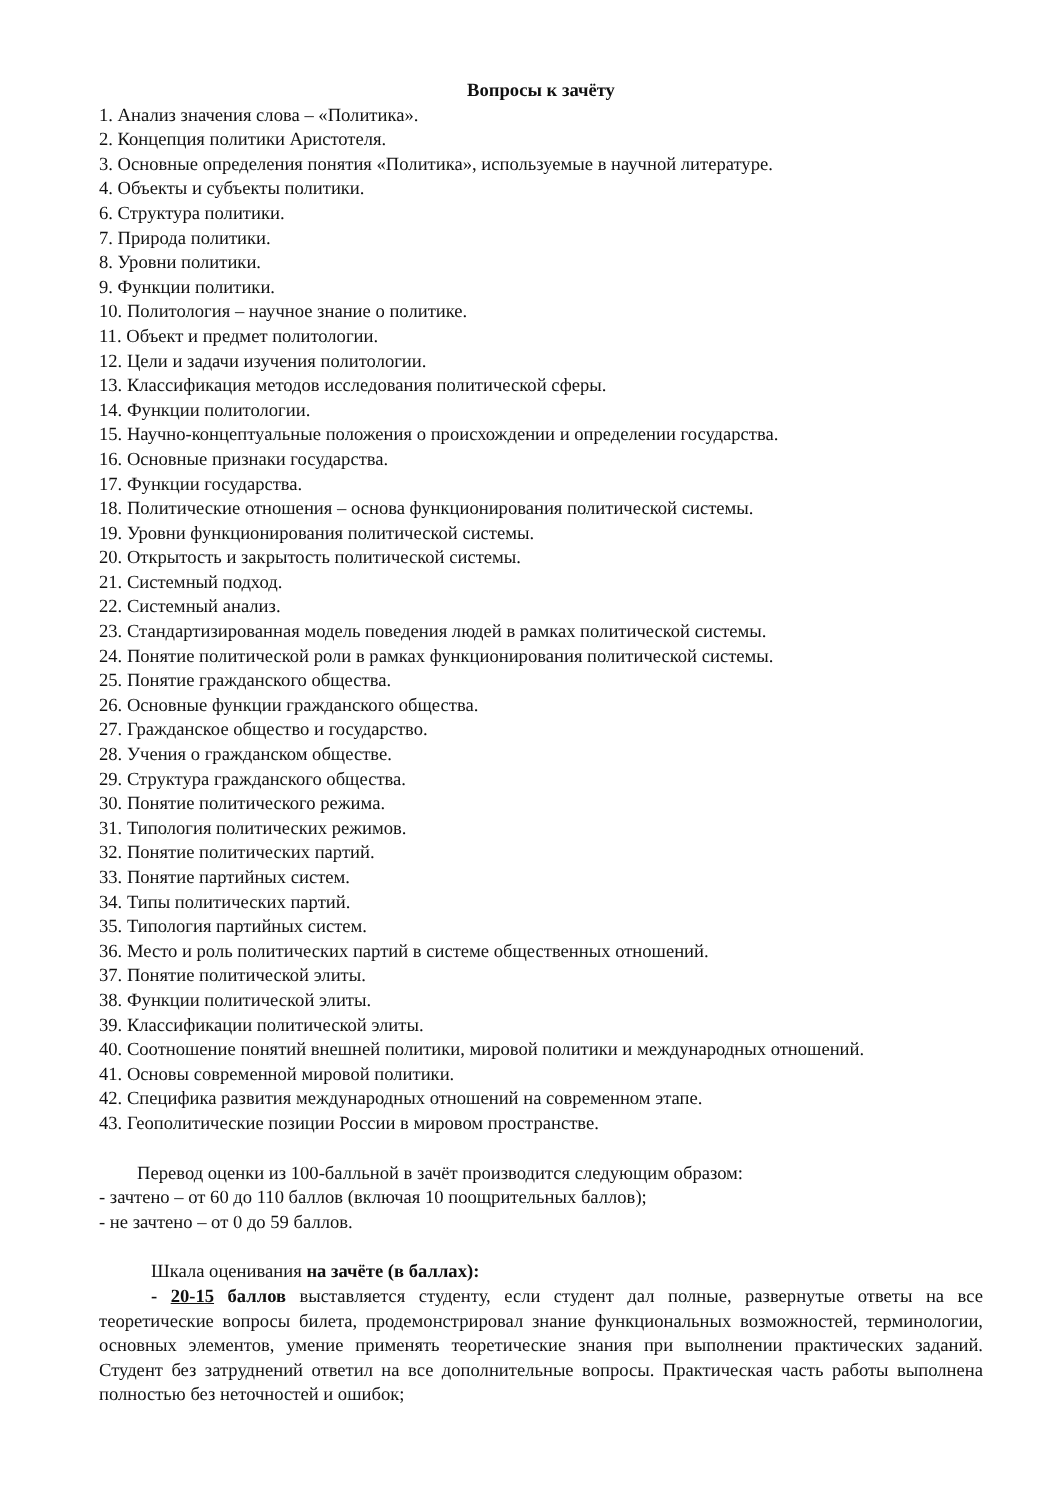Вопросы к зачёту
1. Анализ значения слова – «Политика».
2. Концепция политики Аристотеля.
3. Основные определения понятия «Политика», используемые в научной литературе.
4. Объекты и субъекты политики.
6. Структура политики.
7. Природа политики.
8. Уровни политики.
9. Функции политики.
10. Политология – научное знание о политике.
11. Объект и предмет политологии.
12. Цели и задачи изучения политологии.
13. Классификация методов исследования политической сферы.
14. Функции политологии.
15. Научно-концептуальные положения о происхождении и определении государства.
16. Основные признаки государства.
17. Функции государства.
18. Политические отношения – основа функционирования политической системы.
19. Уровни функционирования политической системы.
20. Открытость и закрытость политической системы.
21. Системный подход.
22. Системный анализ.
23. Стандартизированная модель поведения людей в рамках политической системы.
24. Понятие политической роли в рамках функционирования политической системы.
25. Понятие гражданского общества.
26. Основные функции гражданского общества.
27. Гражданское общество и государство.
28. Учения о гражданском обществе.
29. Структура гражданского общества.
30. Понятие политического режима.
31. Типология политических режимов.
32. Понятие политических партий.
33. Понятие партийных систем.
34. Типы политических партий.
35. Типология партийных систем.
36. Место и роль политических партий в системе общественных отношений.
37. Понятие политической элиты.
38. Функции политической элиты.
39. Классификации политической элиты.
40. Соотношение понятий внешней политики, мировой политики и международных отношений.
41. Основы современной мировой политики.
42. Специфика развития международных отношений на современном этапе.
43. Геополитические позиции России в мировом пространстве.
Перевод оценки из 100-балльной в зачёт производится следующим образом:
- зачтено – от 60 до 110 баллов (включая 10 поощрительных баллов);
- не зачтено – от 0 до 59 баллов.
Шкала оценивания на зачёте (в баллах):
- 20-15 баллов выставляется студенту, если студент дал полные, развернутые ответы на все теоретические вопросы билета, продемонстрировал знание функциональных возможностей, терминологии, основных элементов, умение применять теоретические знания при выполнении практических заданий. Студент без затруднений ответил на все дополнительные вопросы. Практическая часть работы выполнена полностью без неточностей и ошибок;